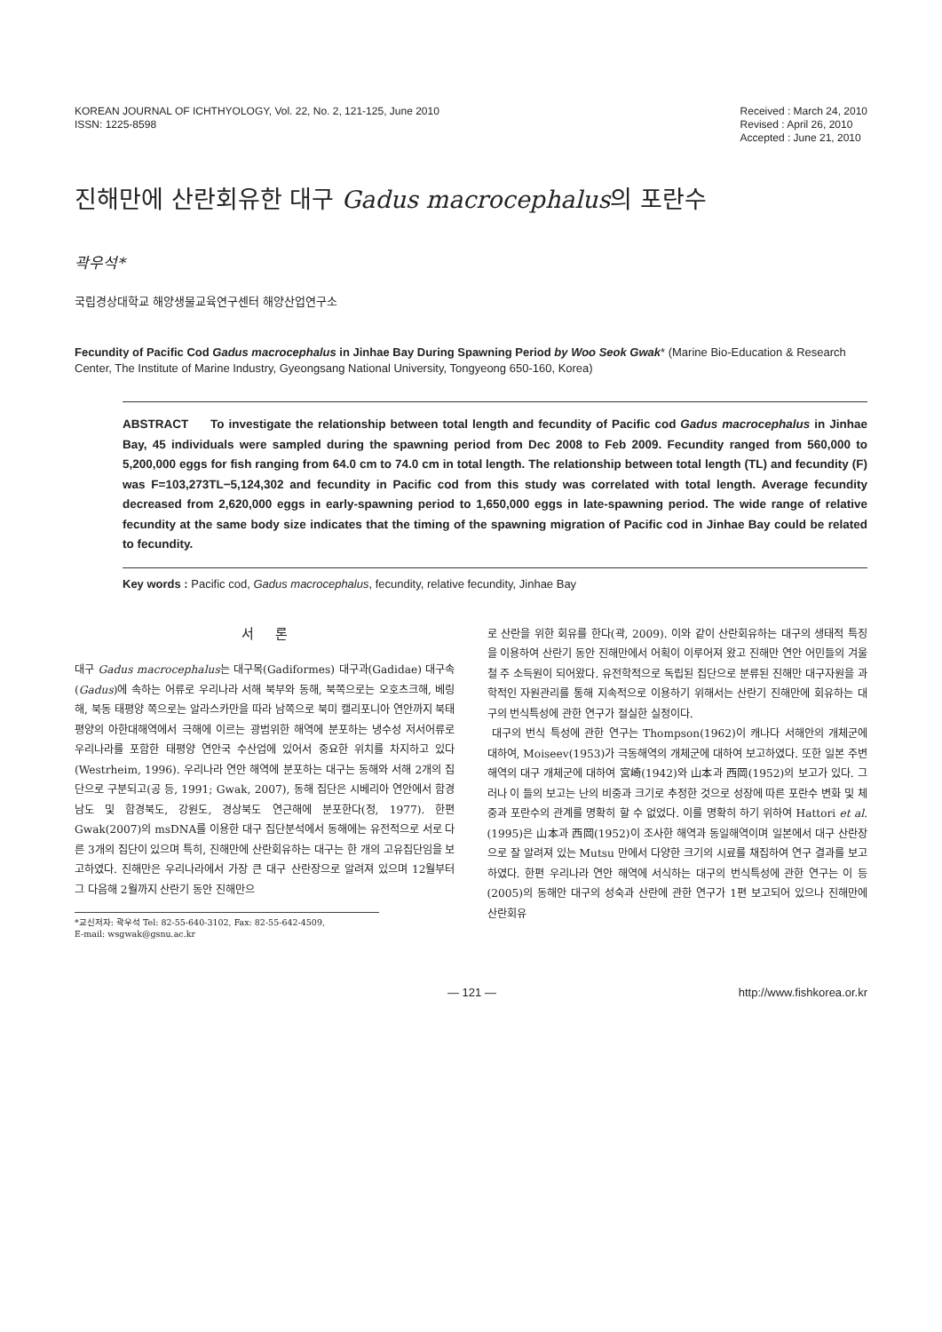KOREAN JOURNAL OF ICHTHYOLOGY, Vol. 22, No. 2, 121-125, June 2010
ISSN: 1225-8598
Received : March 24, 2010
Revised : April 26, 2010
Accepted : June 21, 2010
진해만에 산란회유한 대구 Gadus macrocephalus의 포란수
곽우석*
국립경상대학교 해양생물교육연구센터 해양산업연구소
Fecundity of Pacific Cod Gadus macrocephalus in Jinhae Bay During Spawning Period by Woo Seok Gwak* (Marine Bio-Education & Research Center, The Institute of Marine Industry, Gyeongsang National University, Tongyeong 650-160, Korea)
ABSTRACT To investigate the relationship between total length and fecundity of Pacific cod Gadus macrocephalus in Jinhae Bay, 45 individuals were sampled during the spawning period from Dec 2008 to Feb 2009. Fecundity ranged from 560,000 to 5,200,000 eggs for fish ranging from 64.0 cm to 74.0 cm in total length. The relationship between total length (TL) and fecundity (F) was F=103,273TL−5,124,302 and fecundity in Pacific cod from this study was correlated with total length. Average fecundity decreased from 2,620,000 eggs in early-spawning period to 1,650,000 eggs in late-spawning period. The wide range of relative fecundity at the same body size indicates that the timing of the spawning migration of Pacific cod in Jinhae Bay could be related to fecundity.
Key words : Pacific cod, Gadus macrocephalus, fecundity, relative fecundity, Jinhae Bay
서 론
대구 Gadus macrocephalus는 대구목(Gadiformes) 대구과(Gadidae) 대구속(Gadus)에 속하는 어류로 우리나라 서해 북부와 동해, 북쪽으로는 오호츠크해, 베링해, 북동 태평양 쪽으로는 알라스카만을 따라 남쪽으로 북미 캘리포니아 연안까지 북태평양의 아한대해역에서 극해에 이르는 광범위한 해역에 분포하는 냉수성 저서어류로 우리나라를 포함한 태평양 연안국 수산업에 있어서 중요한 위치를 차지하고 있다(Westrheim, 1996). 우리나라 연안 해역에 분포하는 대구는 동해와 서해 2개의 집단으로 구분되고(공 등, 1991; Gwak, 2007), 동해 집단은 시베리아 연안에서 함경남도 및 함경북도, 강원도, 경상북도 연근해에 분포한다(정, 1977). 한편 Gwak(2007)의 msDNA를 이용한 대구 집단분석에서 동해에는 유전적으로 서로 다른 3개의 집단이 있으며 특히, 진해만에 산란회유하는 대구는 한 개의 고유집단임을 보고하였다. 진해만은 우리나라에서 가장 큰 대구 산란장으로 알려져 있으며 12월부터 그 다음해 2월까지 산란기 동안 진해만으
*교신저자: 곽우석 Tel: 82-55-640-3102, Fax: 82-55-642-4509,
E-mail: wsgwak@gsnu.ac.kr
로 산란을 위한 회유를 한다(곽, 2009). 이와 같이 산란회유하는 대구의 생태적 특징을 이용하여 산란기 동안 진해만에서 어획이 이루어져 왔고 진해만 연안 어민들의 겨울철 주 소득원이 되어왔다. 유전학적으로 독립된 집단으로 분류된 진해만 대구자원을 과학적인 자원관리를 통해 지속적으로 이용하기 위해서는 산란기 진해만에 회유하는 대구의 번식특성에 관한 연구가 절실한 실정이다.
대구의 번식 특성에 관한 연구는 Thompson(1962)이 캐나다 서해안의 개체군에 대하여, Moiseev(1953)가 극동해역의 개체군에 대하여 보고하였다. 또한 일본 주변해역의 대구 개체군에 대하여 宮崎(1942)와 山本과 西岡(1952)의 보고가 있다. 그러나 이 들의 보고는 난의 비중과 크기로 추정한 것으로 성장에 따른 포란수 변화 및 체중과 포란수의 관계를 명확히 할 수 없었다. 이를 명확히 하기 위하여 Hattori et al.(1995)은 山本과 西岡(1952)이 조사한 해역과 동일해역이며 일본에서 대구 산란장으로 잘 알려져 있는 Mutsu 만에서 다양한 크기의 시료를 채집하여 연구 결과를 보고하였다. 한편 우리나라 연안 해역에 서식하는 대구의 번식특성에 관한 연구는 이 등(2005)의 동해안 대구의 성숙과 산란에 관한 연구가 1편 보고되어 있으나 진해만에 산란회유
— 121 — http://www.fishkorea.or.kr